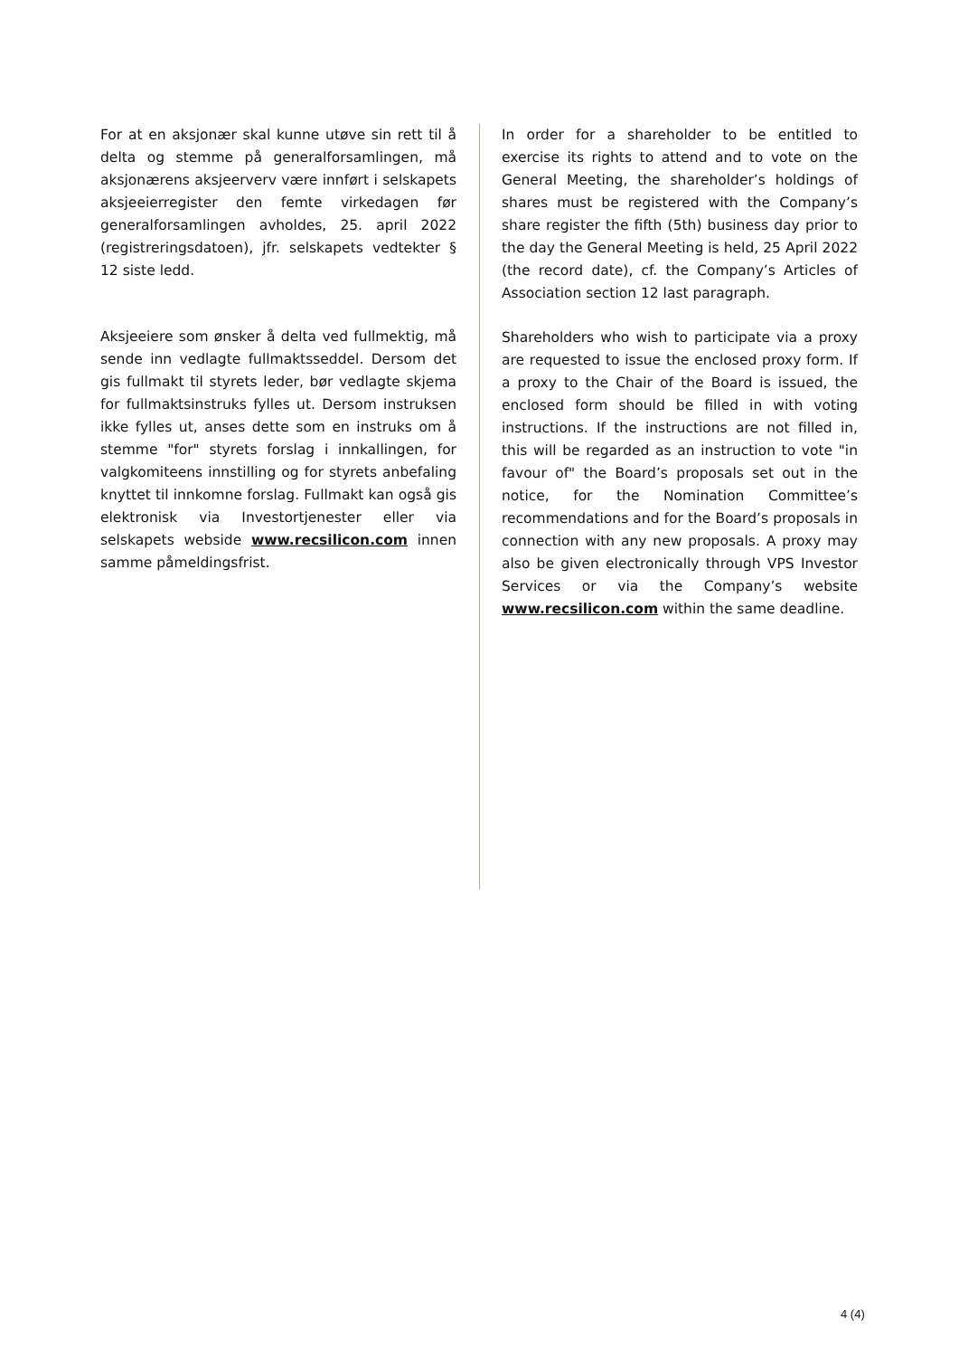For at en aksjonær skal kunne utøve sin rett til å delta og stemme på generalforsamlingen, må aksjonærens aksjeerverv være innført i selskapets aksjeeierregister den femte virkedagen før generalforsamlingen avholdes, 25. april 2022 (registreringsdatoen), jfr. selskapets vedtekter § 12 siste ledd.
Aksjeeiere som ønsker å delta ved fullmektig, må sende inn vedlagte fullmaktsseddel. Dersom det gis fullmakt til styrets leder, bør vedlagte skjema for fullmaktsinstruks fylles ut. Dersom instruksen ikke fylles ut, anses dette som en instruks om å stemme "for" styrets forslag i innkallingen, for valgkomiteens innstilling og for styrets anbefaling knyttet til innkomne forslag. Fullmakt kan også gis elektronisk via Investortjenester eller via selskapets webside www.recsilicon.com innen samme påmeldingsfrist.
In order for a shareholder to be entitled to exercise its rights to attend and to vote on the General Meeting, the shareholder’s holdings of shares must be registered with the Company’s share register the fifth (5th) business day prior to the day the General Meeting is held, 25 April 2022 (the record date), cf. the Company’s Articles of Association section 12 last paragraph.
Shareholders who wish to participate via a proxy are requested to issue the enclosed proxy form. If a proxy to the Chair of the Board is issued, the enclosed form should be filled in with voting instructions. If the instructions are not filled in, this will be regarded as an instruction to vote "in favour of" the Board’s proposals set out in the notice, for the Nomination Committee’s recommendations and for the Board’s proposals in connection with any new proposals. A proxy may also be given electronically through VPS Investor Services or via the Company’s website www.recsilicon.com within the same deadline.
4 (4)